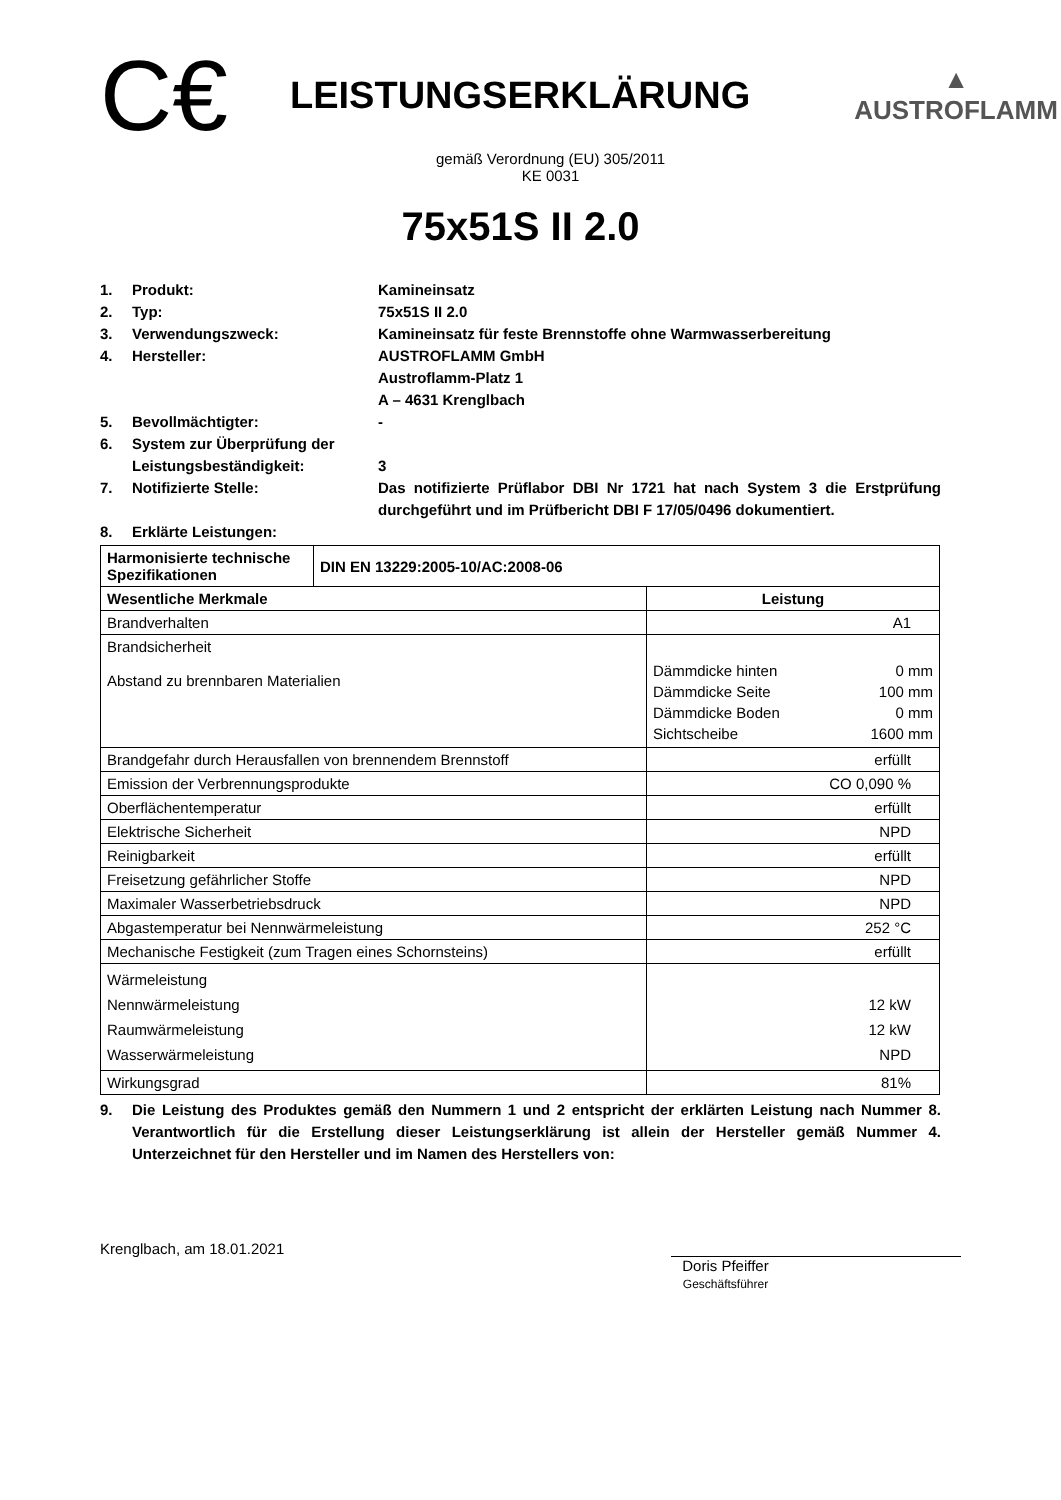C€
LEISTUNGSERKLÄRUNG
▲
AUSTROFLAMM
gemäß Verordnung (EU) 305/2011
KE 0031
75x51S II 2.0
1. Produkt: Kamineinsatz
2. Typ: 75x51S II 2.0
3. Verwendungszweck: Kamineinsatz für feste Brennstoffe ohne Warmwasserbereitung
4. Hersteller: AUSTROFLAMM GmbH
Austroflamm-Platz 1
A – 4631 Krenglbach
5. Bevollmächtigter: -
6. System zur Überprüfung der Leistungsbeständigkeit:
3
7. Notifizierte Stelle: Das notifizierte Prüflabor DBI Nr 1721 hat nach System 3 die Erstprüfung durchgeführt und im Prüfbericht DBI F 17/05/0496 dokumentiert.
8. Erklärte Leistungen:
| Harmonisierte technische Spezifikationen | DIN EN 13229:2005-10/AC:2008-06 | |
| Wesentliche Merkmale | | Leistung |
| Brandverhalten | | A1 |
| Brandsicherheit Abstand zu brennbaren Materialien | | / Dämmdicke hinten / 0 mm / / Dämmdicke Seite / 100 mm / / Dämmdicke Boden / 0 mm / / Sichtscheibe / 1600 mm / |
| Brandgefahr durch Herausfallen von brennendem Brennstoff | | erfüllt |
| Emission der Verbrennungsprodukte | | CO 0,090 % |
| Oberflächentemperatur | | erfüllt |
| Elektrische Sicherheit | | NPD |
| Reinigbarkeit | | erfüllt |
| Freisetzung gefährlicher Stoffe | | NPD |
| Maximaler Wasserbetriebsdruck | | NPD |
| Abgastemperatur bei Nennwärmeleistung | | 252 °C |
| Mechanische Festigkeit (zum Tragen eines Schornsteins) | | erfüllt |
| Wärmeleistung Nennwärmeleistung Raumwärmeleistung Wasserwärmeleistung | | 12 kW 12 kW NPD |
| Wirkungsgrad | | 81% |
9. Die Leistung des Produktes gemäß den Nummern 1 und 2 entspricht der erklärten Leistung nach Nummer 8. Verantwortlich für die Erstellung dieser Leistungserklärung ist allein der Hersteller gemäß Nummer 4. Unterzeichnet für den Hersteller und im Namen des Herstellers von:
Krenglbach, am 18.01.2021
Doris Pfeiffer
Geschäftsführer